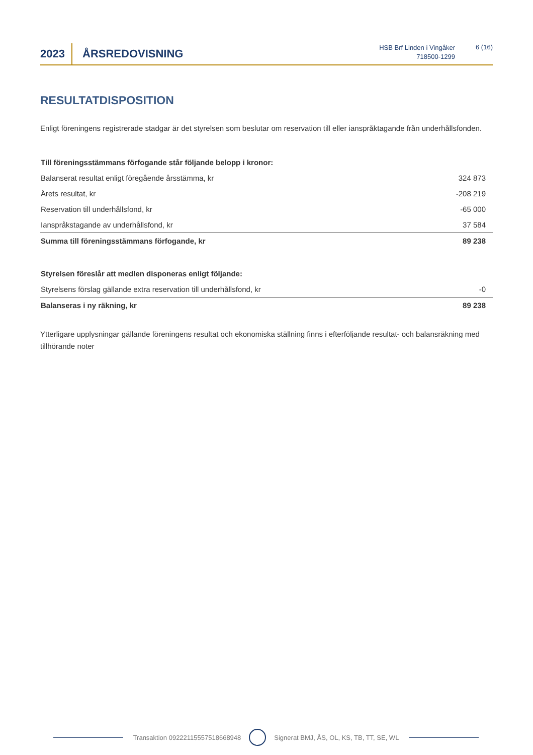2023 ÅRSREDOVISNING
HSB Brf Linden i Vingåker
718500-1299
6 (16)
RESULTATDISPOSITION
Enligt föreningens registrerade stadgar är det styrelsen som beslutar om reservation till eller ianspråktagande från underhållsfonden.
| Till föreningsstämmans förfogande står följande belopp i kronor: | |
| Balanserat resultat enligt föregående årsstämma, kr | 324 873 |
| Årets resultat, kr | -208 219 |
| Reservation till underhållsfond, kr | -65 000 |
| Ianspråkstagande av underhållsfond, kr | 37 584 |
| Summa till föreningsstämmans förfogande, kr | 89 238 |
| Styrelsen föreslår att medlen disponeras enligt följande: | |
| Styrelsens förslag gällande extra reservation till underhållsfond, kr | -0 |
| Balanseras i ny räkning, kr | 89 238 |
Ytterligare upplysningar gällande föreningens resultat och ekonomiska ställning finns i efterföljande resultat- och balansräkning med tillhörande noter
Transaktion 09222115557518668948 Signerat BMJ, ÅS, OL, KS, TB, TT, SE, WL